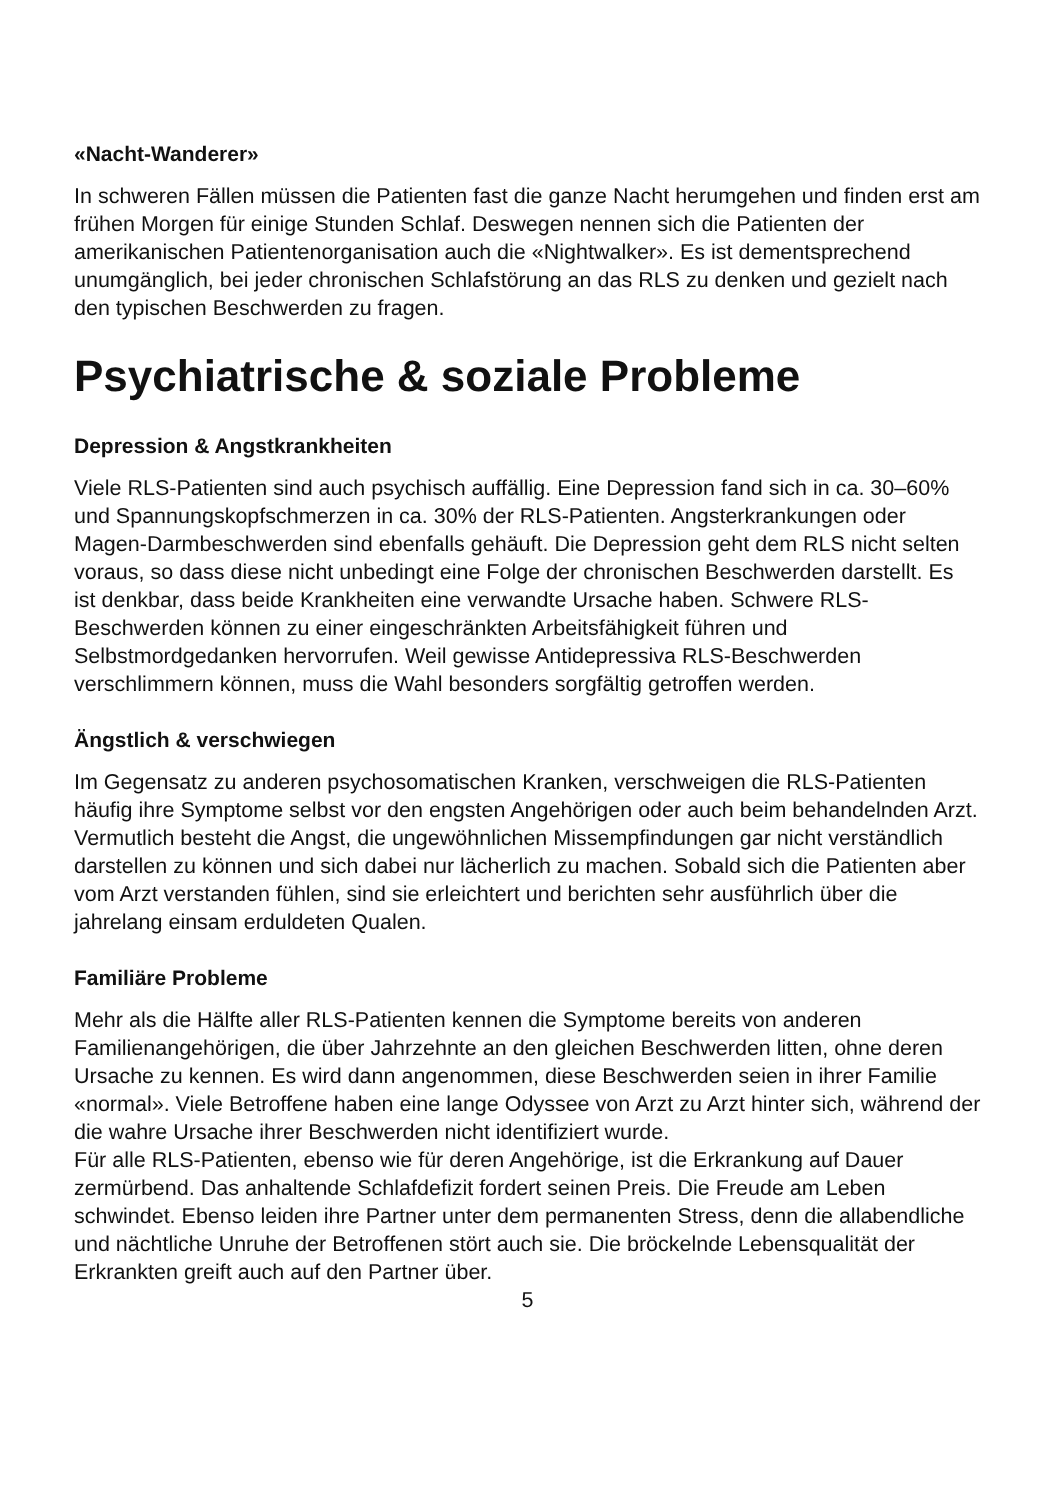«Nacht-Wanderer»
In schweren Fällen müssen die Patienten fast die ganze Nacht herumgehen und finden erst am frühen Morgen für einige Stunden Schlaf. Deswegen nennen sich die Patienten der amerikanischen Patientenorganisation auch die «Nightwalker». Es ist dementsprechend unumgänglich, bei jeder chronischen Schlafstörung an das RLS zu denken und gezielt nach den typischen Beschwerden zu fragen.
Psychiatrische & soziale Probleme
Depression & Angstkrankheiten
Viele RLS-Patienten sind auch psychisch auffällig. Eine Depression fand sich in ca. 30–60% und Spannungskopfschmerzen in ca. 30% der RLS-Patienten. Angsterkrankungen oder Magen-Darmbeschwerden sind ebenfalls gehäuft. Die Depression geht dem RLS nicht selten voraus, so dass diese nicht unbedingt eine Folge der chronischen Beschwerden darstellt. Es ist denkbar, dass beide Krankheiten eine verwandte Ursache haben. Schwere RLS-Beschwerden können zu einer eingeschränkten Arbeitsfähigkeit führen und Selbstmordgedanken hervorrufen. Weil gewisse Antidepressiva RLS-Beschwerden verschlimmern können, muss die Wahl besonders sorgfältig getroffen werden.
Ängstlich & verschwiegen
Im Gegensatz zu anderen psychosomatischen Kranken, verschweigen die RLS-Patienten häufig ihre Symptome selbst vor den engsten Angehörigen oder auch beim behandelnden Arzt. Vermutlich besteht die Angst, die ungewöhnlichen Missempfindungen gar nicht verständlich darstellen zu können und sich dabei nur lächerlich zu machen. Sobald sich die Patienten aber vom Arzt verstanden fühlen, sind sie erleichtert und berichten sehr ausführlich über die jahrelang einsam erduldeten Qualen.
Familiäre Probleme
Mehr als die Hälfte aller RLS-Patienten kennen die Symptome bereits von anderen Familienangehörigen, die über Jahrzehnte an den gleichen Beschwerden litten, ohne deren Ursache zu kennen. Es wird dann angenommen, diese Beschwerden seien in ihrer Familie «normal». Viele Betroffene haben eine lange Odyssee von Arzt zu Arzt hinter sich, während der die wahre Ursache ihrer Beschwerden nicht identifiziert wurde.
Für alle RLS-Patienten, ebenso wie für deren Angehörige, ist die Erkrankung auf Dauer zermürbend. Das anhaltende Schlafdefizit fordert seinen Preis. Die Freude am Leben schwindet. Ebenso leiden ihre Partner unter dem permanenten Stress, denn die allabendliche und nächtliche Unruhe der Betroffenen stört auch sie. Die bröckelnde Lebensqualität der Erkrankten greift auch auf den Partner über.
5